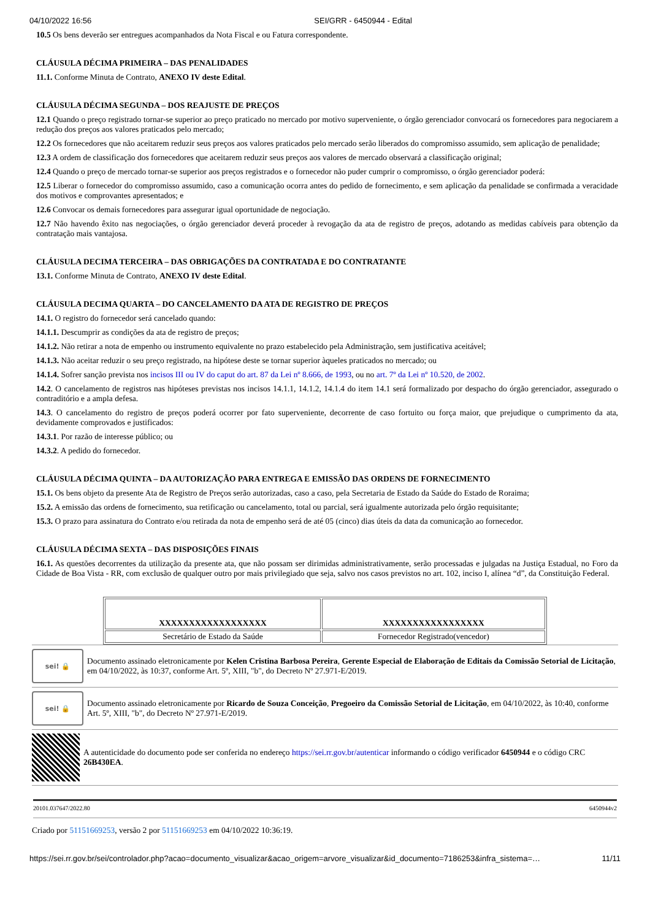04/10/2022 16:56 SEI/GRR - 6450944 - Edital
10.5 Os bens deverão ser entregues acompanhados da Nota Fiscal e ou Fatura correspondente.
CLÁUSULA DÉCIMA PRIMEIRA – DAS PENALIDADES
11.1. Conforme Minuta de Contrato, ANEXO IV deste Edital.
CLÁUSULA DÉCIMA SEGUNDA – DOS REAJUSTE DE PREÇOS
12.1 Quando o preço registrado tornar-se superior ao preço praticado no mercado por motivo superveniente, o órgão gerenciador convocará os fornecedores para negociarem a redução dos preços aos valores praticados pelo mercado;
12.2 Os fornecedores que não aceitarem reduzir seus preços aos valores praticados pelo mercado serão liberados do compromisso assumido, sem aplicação de penalidade;
12.3 A ordem de classificação dos fornecedores que aceitarem reduzir seus preços aos valores de mercado observará a classificação original;
12.4 Quando o preço de mercado tornar-se superior aos preços registrados e o fornecedor não puder cumprir o compromisso, o órgão gerenciador poderá:
12.5 Liberar o fornecedor do compromisso assumido, caso a comunicação ocorra antes do pedido de fornecimento, e sem aplicação da penalidade se confirmada a veracidade dos motivos e comprovantes apresentados; e
12.6 Convocar os demais fornecedores para assegurar igual oportunidade de negociação.
12.7 Não havendo êxito nas negociações, o órgão gerenciador deverá proceder à revogação da ata de registro de preços, adotando as medidas cabíveis para obtenção da contratação mais vantajosa.
CLÁUSULA DECIMA TERCEIRA – DAS OBRIGAÇÕES DA CONTRATADA E DO CONTRATANTE
13.1. Conforme Minuta de Contrato, ANEXO IV deste Edital.
CLÁUSULA DECIMA QUARTA – DO CANCELAMENTO DA ATA DE REGISTRO DE PREÇOS
14.1. O registro do fornecedor será cancelado quando:
14.1.1. Descumprir as condições da ata de registro de preços;
14.1.2. Não retirar a nota de empenho ou instrumento equivalente no prazo estabelecido pela Administração, sem justificativa aceitável;
14.1.3. Não aceitar reduzir o seu preço registrado, na hipótese deste se tornar superior àqueles praticados no mercado; ou
14.1.4. Sofrer sanção prevista nos incisos III ou IV do caput do art. 87 da Lei nº 8.666, de 1993, ou no art. 7º da Lei nº 10.520, de 2002.
14.2. O cancelamento de registros nas hipóteses previstas nos incisos 14.1.1, 14.1.2, 14.1.4 do item 14.1 será formalizado por despacho do órgão gerenciador, assegurado o contraditório e a ampla defesa.
14.3. O cancelamento do registro de preços poderá ocorrer por fato superveniente, decorrente de caso fortuito ou força maior, que prejudique o cumprimento da ata, devidamente comprovados e justificados:
14.3.1. Por razão de interesse público; ou
14.3.2. A pedido do fornecedor.
CLÁUSULA DÉCIMA QUINTA – DA AUTORIZAÇÃO PARA ENTREGA E EMISSÃO DAS ORDENS DE FORNECIMENTO
15.1. Os bens objeto da presente Ata de Registro de Preços serão autorizadas, caso a caso, pela Secretaria de Estado da Saúde do Estado de Roraima;
15.2. A emissão das ordens de fornecimento, sua retificação ou cancelamento, total ou parcial, será igualmente autorizada pelo órgão requisitante;
15.3. O prazo para assinatura do Contrato e/ou retirada da nota de empenho será de até 05 (cinco) dias úteis da data da comunicação ao fornecedor.
CLÁUSULA DÉCIMA SEXTA – DAS DISPOSIÇÕES FINAIS
16.1. As questões decorrentes da utilização da presente ata, que não possam ser dirimidas administrativamente, serão processadas e julgadas na Justiça Estadual, no Foro da Cidade de Boa Vista - RR, com exclusão de qualquer outro por mais privilegiado que seja, salvo nos casos previstos no art. 102, inciso I, alínea “d”, da Constituição Federal.
| XXXXXXXXXXXXXXXXXX | XXXXXXXXXXXXXXXXX |
| Secretário de Estado da Saúde | Fornecedor Registrado(vencedor) |
sei! 🔒
Documento assinado eletronicamente por Kelen Cristina Barbosa Pereira, Gerente Especial de Elaboração de Editais da Comissão Setorial de Licitação, em 04/10/2022, às 10:37, conforme Art. 5º, XIII, "b", do Decreto Nº 27.971-E/2019.
sei! 🔒
Documento assinado eletronicamente por Ricardo de Souza Conceição, Pregoeiro da Comissão Setorial de Licitação, em 04/10/2022, às 10:40, conforme Art. 5º, XIII, "b", do Decreto Nº 27.971-E/2019.
A autenticidade do documento pode ser conferida no endereço https://sei.rr.gov.br/autenticar informando o código verificador 6450944 e o código CRC 26B430EA.
20101.037647/2022.80 6450944v2
Criado por 51151669253, versão 2 por 51151669253 em 04/10/2022 10:36:19.
https://sei.rr.gov.br/sei/controlador.php?acao=documento_visualizar&acao_origem=arvore_visualizar&id_documento=7186253&infra_sistema=… 11/11